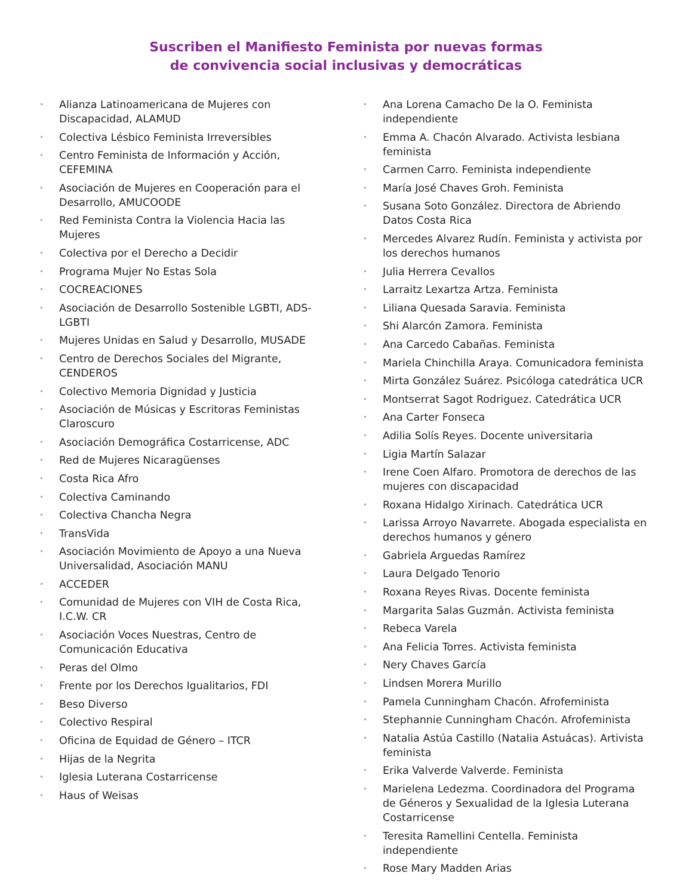Suscriben el Manifiesto Feminista por nuevas formas
de convivencia social inclusivas y democráticas
• Alianza Latinoamericana de Mujeres con Discapacidad, ALAMUD
• Colectiva Lésbico Feminista Irreversibles
• Centro Feminista de Información y Acción, CEFEMINA
• Asociación de Mujeres en Cooperación para el Desarrollo, AMUCOODE
• Red Feminista Contra la Violencia Hacia las Mujeres
• Colectiva por el Derecho a Decidir
• Programa Mujer No Estas Sola
• COCREACIONES
• Asociación de Desarrollo Sostenible LGBTI, ADS-LGBTI
• Mujeres Unidas en Salud y Desarrollo, MUSADE
• Centro de Derechos Sociales del Migrante, CENDEROS
• Colectivo Memoria Dignidad y Justicia
• Asociación de Músicas y Escritoras Feministas Claroscuro
• Asociación Demográfica Costarricense, ADC
• Red de Mujeres Nicaragüenses
• Costa Rica Afro
• Colectiva Caminando
• Colectiva Chancha Negra
• TransVida
• Asociación Movimiento de Apoyo a una Nueva Universalidad, Asociación MANU
• ACCEDER
• Comunidad de Mujeres con VIH de Costa Rica, I.C.W. CR
• Asociación Voces Nuestras, Centro de Comunicación Educativa
• Peras del Olmo
• Frente por los Derechos Igualitarios, FDI
• Beso Diverso
• Colectivo Respiral
• Oficina de Equidad de Género – ITCR
• Hijas de la Negrita
• Iglesia Luterana Costarricense
• Haus of Weisas
• Ana Lorena Camacho De la O. Feminista independiente
• Emma A. Chacón Alvarado. Activista lesbiana feminista
• Carmen Carro. Feminista independiente
• María José Chaves Groh. Feminista
• Susana Soto González. Directora de Abriendo Datos Costa Rica
• Mercedes Alvarez Rudín. Feminista y activista por los derechos humanos
• Julia Herrera Cevallos
• Larraitz Lexartza Artza. Feminista
• Liliana Quesada Saravia. Feminista
• Shi Alarcón Zamora. Feminista
• Ana Carcedo Cabañas. Feminista
• Mariela Chinchilla Araya. Comunicadora feminista
• Mirta González Suárez. Psicóloga catedrática UCR
• Montserrat Sagot Rodriguez. Catedrática UCR
• Ana Carter Fonseca
• Adilia Solís Reyes. Docente universitaria
• Ligia Martín Salazar
• Irene Coen Alfaro. Promotora de derechos de las mujeres con discapacidad
• Roxana Hidalgo Xirinach. Catedrática UCR
• Larissa Arroyo Navarrete. Abogada especialista en derechos humanos y género
• Gabriela Arguedas Ramírez
• Laura Delgado Tenorio
• Roxana Reyes Rivas. Docente feminista
• Margarita Salas Guzmán. Activista feminista
• Rebeca Varela
• Ana Felicia Torres. Activista feminista
• Nery Chaves García
• Lindsen Morera Murillo
• Pamela Cunningham Chacón. Afrofeminista
• Stephannie Cunningham Chacón. Afrofeminista
• Natalia Astúa Castillo (Natalia Astuácas). Artivista feminista
• Erika Valverde Valverde. Feminista
• Marielena Ledezma. Coordinadora del Programa de Géneros y Sexualidad de la Iglesia Luterana Costarricense
• Teresita Ramellini Centella. Feminista independiente
• Rose Mary Madden Arias